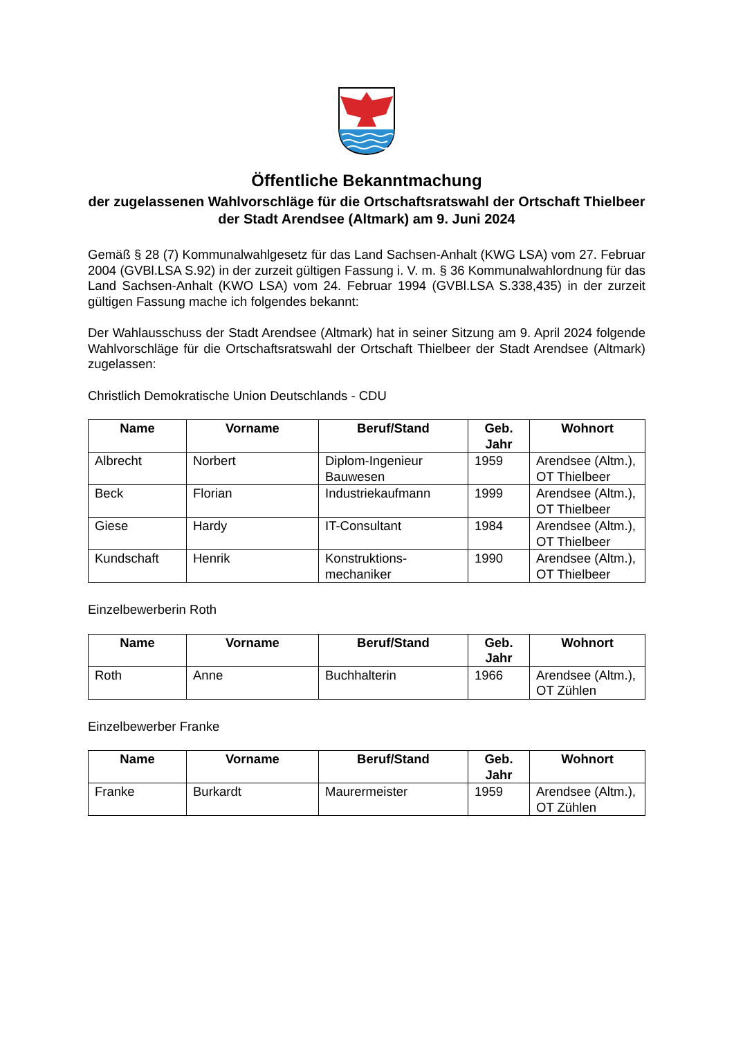Öffentliche Bekanntmachung
der zugelassenen Wahlvorschläge für die Ortschaftsratswahl der Ortschaft Thielbeer der Stadt Arendsee (Altmark) am 9. Juni 2024
Gemäß § 28 (7) Kommunalwahlgesetz für das Land Sachsen-Anhalt (KWG LSA) vom 27. Februar 2004 (GVBl.LSA S.92) in der zurzeit gültigen Fassung i. V. m. § 36 Kommunalwahlordnung für das Land Sachsen-Anhalt (KWO LSA) vom 24. Februar 1994 (GVBl.LSA S.338,435) in der zurzeit gültigen Fassung mache ich folgendes bekannt:
Der Wahlausschuss der Stadt Arendsee (Altmark) hat in seiner Sitzung am 9. April 2024 folgende Wahlvorschläge für die Ortschaftsratswahl der Ortschaft Thielbeer der Stadt Arendsee (Altmark) zugelassen:
Christlich Demokratische Union Deutschlands - CDU
| Name | Vorname | Beruf/Stand | Geb. Jahr | Wohnort |
| --- | --- | --- | --- | --- |
| Albrecht | Norbert | Diplom-Ingenieur Bauwesen | 1959 | Arendsee (Altm.), OT Thielbeer |
| Beck | Florian | Industriekaufmann | 1999 | Arendsee (Altm.), OT Thielbeer |
| Giese | Hardy | IT-Consultant | 1984 | Arendsee (Altm.), OT Thielbeer |
| Kundschaft | Henrik | Konstruktions-mechaniker | 1990 | Arendsee (Altm.), OT Thielbeer |
Einzelbewerberin Roth
| Name | Vorname | Beruf/Stand | Geb. Jahr | Wohnort |
| --- | --- | --- | --- | --- |
| Roth | Anne | Buchhalterin | 1966 | Arendsee (Altm.), OT Zühlen |
Einzelbewerber Franke
| Name | Vorname | Beruf/Stand | Geb. Jahr | Wohnort |
| --- | --- | --- | --- | --- |
| Franke | Burkardt | Maurermeister | 1959 | Arendsee (Altm.), OT Zühlen |